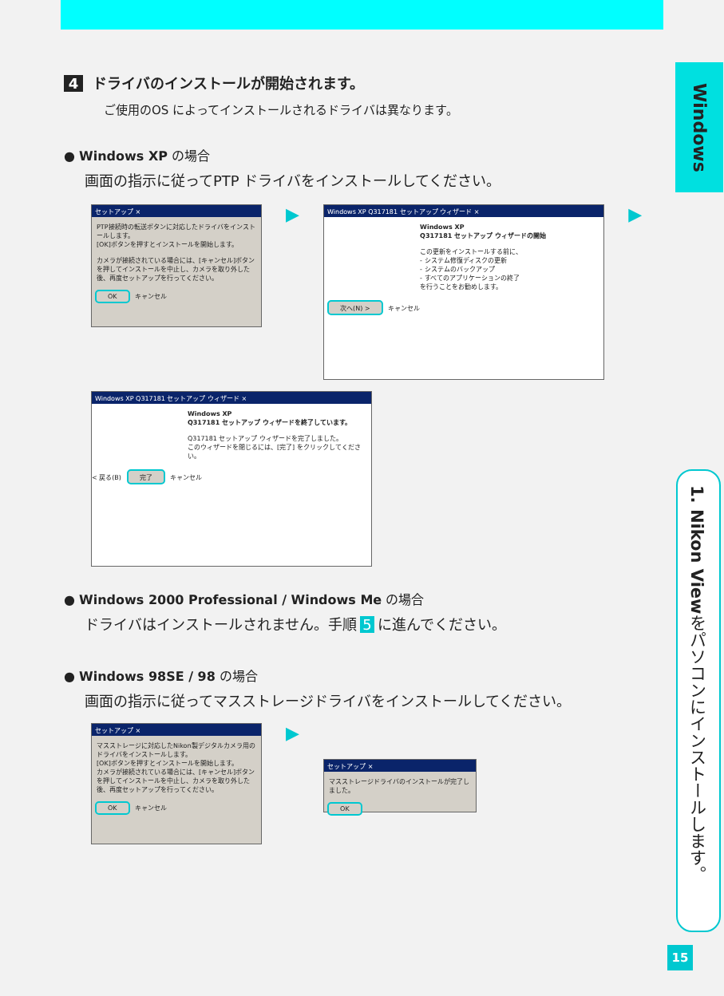Windows
1. Nikon Viewをパソコンにインストールします。
15
4 ドライバのインストールが開始されます。
ご使用のOS によってインストールされるドライバは異なります。
● Windows XP の場合
画面の指示に従ってPTP ドライバをインストールしてください。
セットアップ ×
PTP接続時の転送ボタンに対応したドライバをインストールします。
[OK]ボタンを押すとインストールを開始します。
カメラが接続されている場合には、[キャンセル]ボタンを押してインストールを中止し、カメラを取り外した後、再度セットアップを行ってください。
OK キャンセル
▶
Windows XP Q317181 セットアップ ウィザード ×
Windows XP
Q317181 セットアップ ウィザードの開始
この更新をインストールする前に、
- システム修復ディスクの更新
- システムのバックアップ
- すべてのアプリケーションの終了
を行うことをお勧めします。
次へ(N) > キャンセル
▶
Windows XP Q317181 セットアップ ウィザード ×
Windows XP
Q317181 セットアップ ウィザードを終了しています。
Q317181 セットアップ ウィザードを完了しました。
このウィザードを閉じるには、[完了] をクリックしてください。
< 戻る(B) 完了 キャンセル
● Windows 2000 Professional / Windows Me の場合
ドライバはインストールされません。手順 5 に進んでください。
● Windows 98SE / 98 の場合
画面の指示に従ってマスストレージドライバをインストールしてください。
セットアップ ×
マスストレージに対応したNikon製デジタルカメラ用のドライバをインストールします。
[OK]ボタンを押すとインストールを開始します。
カメラが接続されている場合には、[キャンセル]ボタンを押してインストールを中止し、カメラを取り外した後、再度セットアップを行ってください。
OK キャンセル
▶
セットアップ ×
マスストレージドライバのインストールが完了しました。
OK